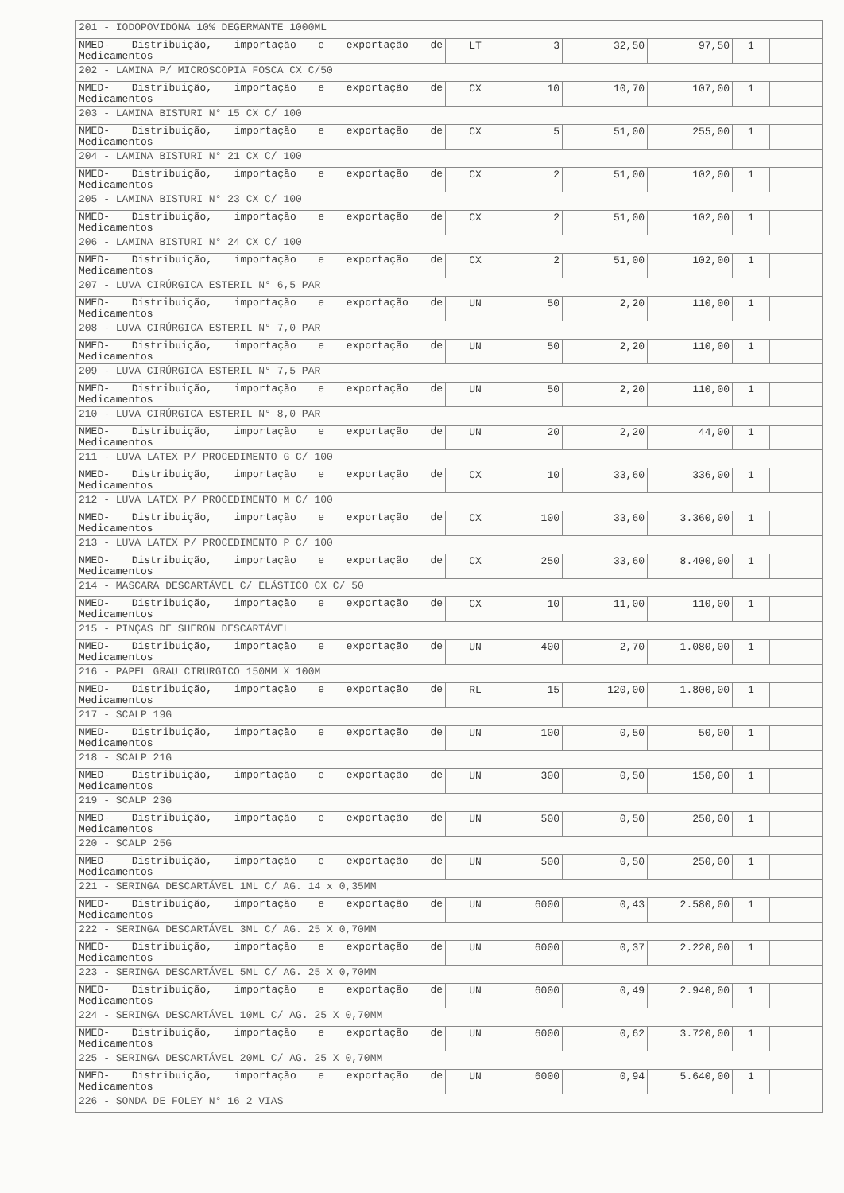| 201 - IODOPOVIDONA 10% DEGERMANTE 1000ML | | | | | | |
| NMED- Distribuição, importação e exportação de Medicamentos | LT | 3 | 32,50 | 97,50 | 1 | |
| 202 - LAMINA P/ MICROSCOPIA FOSCA CX C/50 | | | | | | |
| NMED- Distribuição, importação e exportação de Medicamentos | CX | 10 | 10,70 | 107,00 | 1 | |
| 203 - LAMINA BISTURI N° 15 CX C/ 100 | | | | | | |
| NMED- Distribuição, importação e exportação de Medicamentos | CX | 5 | 51,00 | 255,00 | 1 | |
| 204 - LAMINA BISTURI N° 21 CX C/ 100 | | | | | | |
| NMED- Distribuição, importação e exportação de Medicamentos | CX | 2 | 51,00 | 102,00 | 1 | |
| 205 - LAMINA BISTURI N° 23 CX C/ 100 | | | | | | |
| NMED- Distribuição, importação e exportação de Medicamentos | CX | 2 | 51,00 | 102,00 | 1 | |
| 206 - LAMINA BISTURI N° 24 CX C/ 100 | | | | | | |
| NMED- Distribuição, importação e exportação de Medicamentos | CX | 2 | 51,00 | 102,00 | 1 | |
| 207 - LUVA CIRÚRGICA ESTERIL N° 6,5 PAR | | | | | | |
| NMED- Distribuição, importação e exportação de Medicamentos | UN | 50 | 2,20 | 110,00 | 1 | |
| 208 - LUVA CIRÚRGICA ESTERIL N° 7,0 PAR | | | | | | |
| NMED- Distribuição, importação e exportação de Medicamentos | UN | 50 | 2,20 | 110,00 | 1 | |
| 209 - LUVA CIRÚRGICA ESTERIL N° 7,5 PAR | | | | | | |
| NMED- Distribuição, importação e exportação de Medicamentos | UN | 50 | 2,20 | 110,00 | 1 | |
| 210 - LUVA CIRÚRGICA ESTERIL N° 8,0 PAR | | | | | | |
| NMED- Distribuição, importação e exportação de Medicamentos | UN | 20 | 2,20 | 44,00 | 1 | |
| 211 - LUVA LATEX P/ PROCEDIMENTO G C/ 100 | | | | | | |
| NMED- Distribuição, importação e exportação de Medicamentos | CX | 10 | 33,60 | 336,00 | 1 | |
| 212 - LUVA LATEX P/ PROCEDIMENTO M C/ 100 | | | | | | |
| NMED- Distribuição, importação e exportação de Medicamentos | CX | 100 | 33,60 | 3.360,00 | 1 | |
| 213 - LUVA LATEX P/ PROCEDIMENTO P C/ 100 | | | | | | |
| NMED- Distribuição, importação e exportação de Medicamentos | CX | 250 | 33,60 | 8.400,00 | 1 | |
| 214 - MASCARA DESCARTÁVEL C/ ELÁSTICO CX C/ 50 | | | | | | |
| NMED- Distribuição, importação e exportação de Medicamentos | CX | 10 | 11,00 | 110,00 | 1 | |
| 215 - PINÇAS DE SHERON DESCARTÁVEL | | | | | | |
| NMED- Distribuição, importação e exportação de Medicamentos | UN | 400 | 2,70 | 1.080,00 | 1 | |
| 216 - PAPEL GRAU CIRURGICO 150MM X 100M | | | | | | |
| NMED- Distribuição, importação e exportação de Medicamentos | RL | 15 | 120,00 | 1.800,00 | 1 | |
| 217 - SCALP 19G | | | | | | |
| NMED- Distribuição, importação e exportação de Medicamentos | UN | 100 | 0,50 | 50,00 | 1 | |
| 218 - SCALP 21G | | | | | | |
| NMED- Distribuição, importação e exportação de Medicamentos | UN | 300 | 0,50 | 150,00 | 1 | |
| 219 - SCALP 23G | | | | | | |
| NMED- Distribuição, importação e exportação de Medicamentos | UN | 500 | 0,50 | 250,00 | 1 | |
| 220 - SCALP 25G | | | | | | |
| NMED- Distribuição, importação e exportação de Medicamentos | UN | 500 | 0,50 | 250,00 | 1 | |
| 221 - SERINGA DESCARTÁVEL 1ML C/ AG. 14 x 0,35MM | | | | | | |
| NMED- Distribuição, importação e exportação de Medicamentos | UN | 6000 | 0,43 | 2.580,00 | 1 | |
| 222 - SERINGA DESCARTÁVEL 3ML C/ AG. 25 X 0,70MM | | | | | | |
| NMED- Distribuição, importação e exportação de Medicamentos | UN | 6000 | 0,37 | 2.220,00 | 1 | |
| 223 - SERINGA DESCARTÁVEL 5ML C/ AG. 25 X 0,70MM | | | | | | |
| NMED- Distribuição, importação e exportação de Medicamentos | UN | 6000 | 0,49 | 2.940,00 | 1 | |
| 224 - SERINGA DESCARTÁVEL 10ML C/ AG. 25 X 0,70MM | | | | | | |
| NMED- Distribuição, importação e exportação de Medicamentos | UN | 6000 | 0,62 | 3.720,00 | 1 | |
| 225 - SERINGA DESCARTÁVEL 20ML C/ AG. 25 X 0,70MM | | | | | | |
| NMED- Distribuição, importação e exportação de Medicamentos | UN | 6000 | 0,94 | 5.640,00 | 1 | |
| 226 - SONDA DE FOLEY N° 16 2 VIAS | | | | | | |